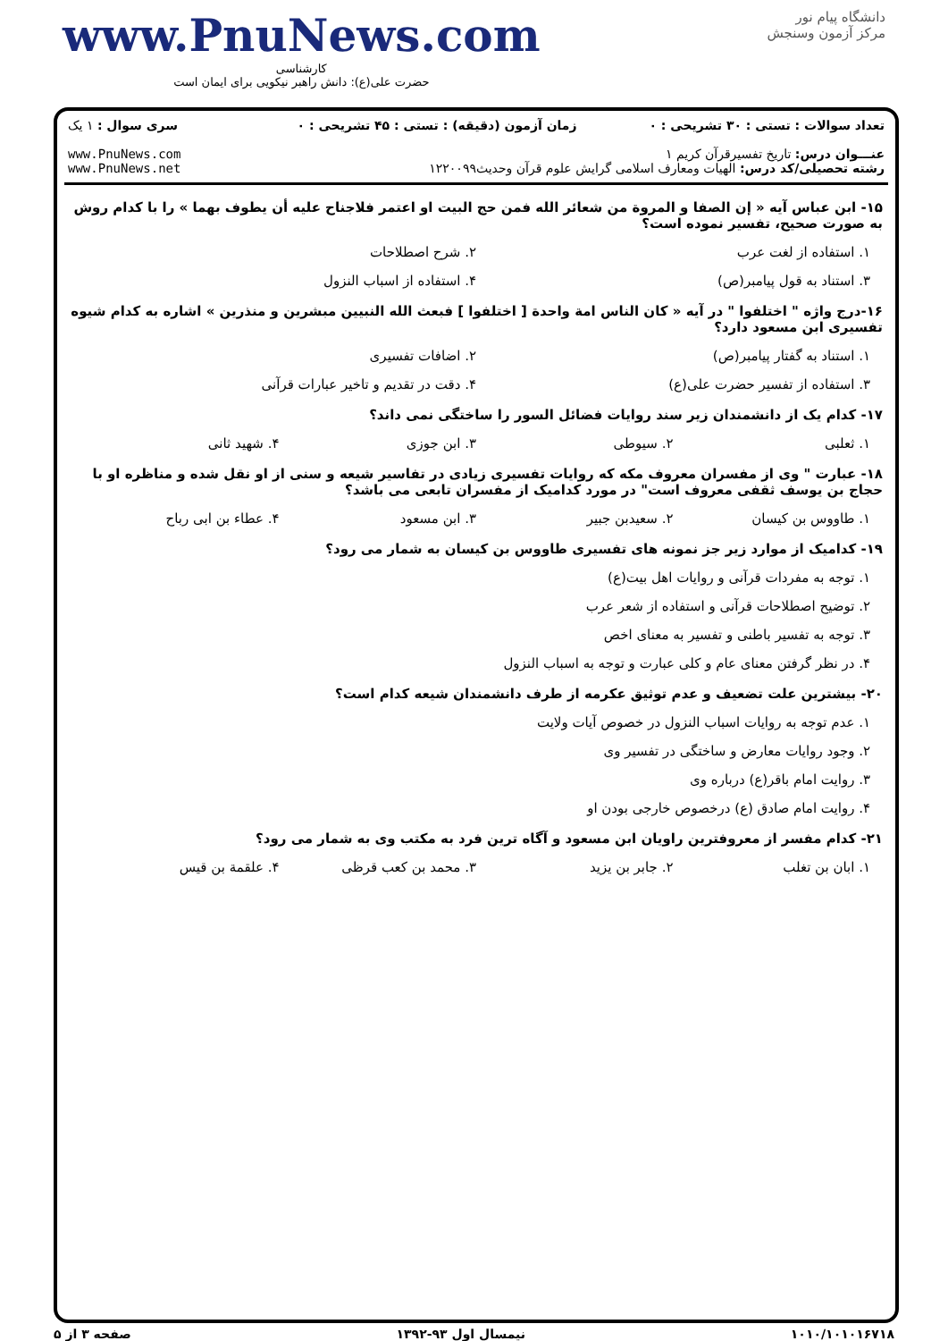www.PnuNews.com
کارشناسی
حضرت علی(ع): دانش راهبر نیکویی برای ایمان است
دانشگاه پیام نور
مرکز آزمون وسنجش
| تعداد سوالات : تستی : ۳۰ تشریحی : ۰ | زمان آزمون (دقیقه) : تستی : ۴۵ تشریحی : ۰ | سری سوال : ۱ یک |
| عنـــوان درس: تاریخ تفسیرقرآن کریم ۱ رشته تحصیلی/کد درس: الهیات ومعارف اسلامی گرایش علوم قرآن وحدیث۱۲۲۰۰۹۹ | | www.PnuNews.com www.PnuNews.net |
۱۵- ابن عباس آیه « إن الصفا و المروة من شعائر الله فمن حج البیت او اعتمر فلاجناح علیه أن یطوف بهما » را با کدام روش به صورت صحیح، تفسیر نموده است؟
۱. استفاده از لغت عرب ۲. شرح اصطلاحات
۳. استناد به قول پیامبر(ص) ۴. استفاده از اسباب النزول
۱۶-درج واژه " اختلفوا " در آیه « کان الناس امة واحدة [ اختلفوا ] فبعث الله النبیین مبشرین و منذرین » اشاره به کدام شیوه تفسیری ابن مسعود دارد؟
۱. استناد به گفتار پیامبر(ص) ۲. اضافات تفسیری
۳. استفاده از تفسیر حضرت علی(ع)
۴. دقت در تقدیم و تاخیر عبارات قرآنی
۱۷- کدام یک از دانشمندان زیر سند روایات فضائل السور را ساختگی نمی داند؟
۱. ثعلبی ۲. سیوطی ۳. ابن جوزی ۴. شهید ثانی
۱۸- عبارت " وی از مفسران معروف مکه که روایات تفسیری زیادی در تفاسیر شیعه و سنی از او نقل شده و مناظره او با حجاج بن یوسف ثقفی معروف است" در مورد کدامیک از مفسران تابعی می باشد؟
۱. طاووس بن کیسان ۲. سعیدبن جبیر ۳. ابن مسعود ۴. عطاء بن ابی رباح
۱۹- کدامیک از موارد زیر جز نمونه های تفسیری طاووس بن کیسان به شمار می رود؟
۱. توجه به مفردات قرآنی و روایات اهل بیت(ع)
۲. توضیح اصطلاحات قرآنی و استفاده از شعر عرب
۳. توجه به تفسیر باطنی و تفسیر به معنای اخص
۴. در نظر گرفتن معنای عام و کلی عبارت و توجه به اسباب النزول
۲۰- بیشترین علت تضعیف و عدم توثیق عکرمه از طرف دانشمندان شیعه کدام است؟
۱. عدم توجه به روایات اسباب النزول در خصوص آیات ولایت
۲. وجود روایات معارض و ساختگی در تفسیر وی
۳. روایت امام باقر(ع) درباره وی
۴. روایت امام صادق (ع) درخصوص خارجی بودن او
۲۱- کدام مفسر از معروفترین راویان ابن مسعود و آگاه ترین فرد به مکتب وی به شمار می رود؟
۱. ابان بن تغلب ۲. جابر بن یزید ۳. محمد بن کعب قرظی ۴. علقمة بن قیس
۱۰۱۰/۱۰۱۰۱۶۷۱۸ نیمسال اول ۹۳-۱۳۹۲ صفحه ۳ از ۵